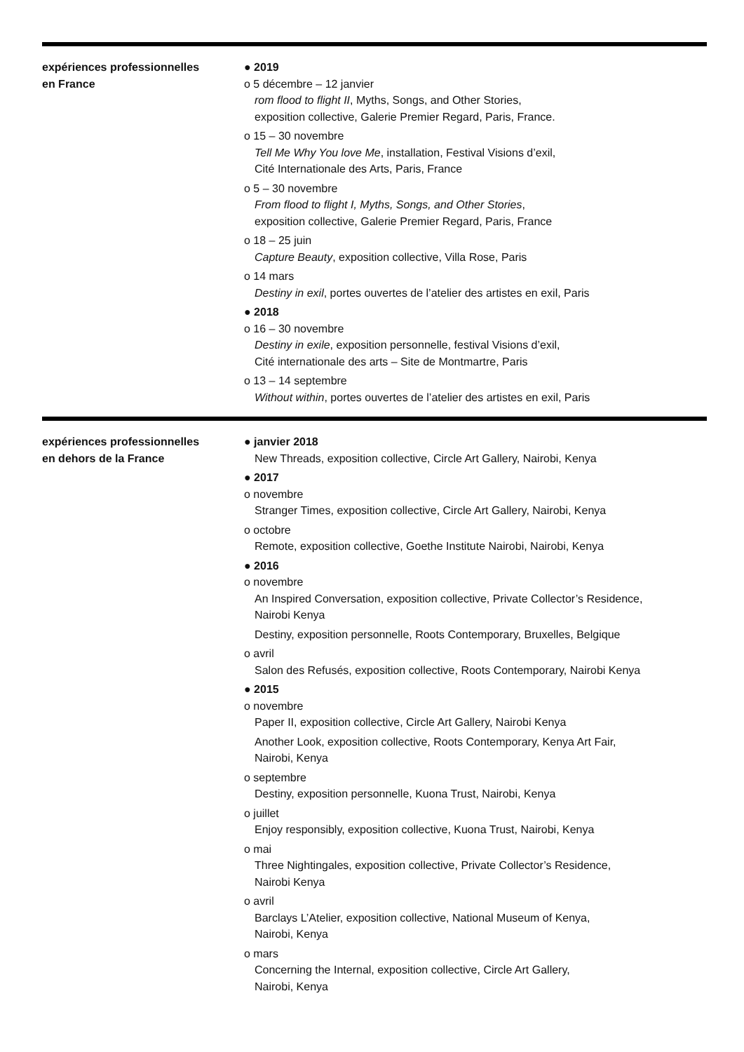expériences professionnelles
en France
● 2019
o 5 décembre – 12 janvier
rom flood to flight II, Myths, Songs, and Other Stories,
exposition collective, Galerie Premier Regard, Paris, France.
o 15 – 30 novembre
Tell Me Why You love Me, installation, Festival Visions d’exil,
Cité Internationale des Arts, Paris, France
o 5 – 30 novembre
From flood to flight I, Myths, Songs, and Other Stories,
exposition collective, Galerie Premier Regard, Paris, France
o 18 – 25 juin
Capture Beauty, exposition collective, Villa Rose, Paris
o 14 mars
Destiny in exil, portes ouvertes de l’atelier des artistes en exil, Paris
● 2018
o 16 – 30 novembre
Destiny in exile, exposition personnelle, festival Visions d’exil,
Cité internationale des arts – Site de Montmartre, Paris
o 13 – 14 septembre
Without within, portes ouvertes de l’atelier des artistes en exil, Paris
expériences professionnelles
en dehors de la France
● janvier 2018
New Threads, exposition collective, Circle Art Gallery, Nairobi, Kenya
● 2017
o novembre
Stranger Times, exposition collective, Circle Art Gallery, Nairobi, Kenya
o octobre
Remote, exposition collective, Goethe Institute Nairobi, Nairobi, Kenya
● 2016
o novembre
An Inspired Conversation, exposition collective, Private Collector’s Residence,
Nairobi Kenya
Destiny, exposition personnelle, Roots Contemporary, Bruxelles, Belgique
o avril
Salon des Refusés, exposition collective, Roots Contemporary, Nairobi Kenya
● 2015
o novembre
Paper II, exposition collective, Circle Art Gallery, Nairobi Kenya
Another Look, exposition collective, Roots Contemporary, Kenya Art Fair,
Nairobi, Kenya
o septembre
Destiny, exposition personnelle, Kuona Trust, Nairobi, Kenya
o juillet
Enjoy responsibly, exposition collective, Kuona Trust, Nairobi, Kenya
o mai
Three Nightingales, exposition collective, Private Collector’s Residence,
Nairobi Kenya
o avril
Barclays L’Atelier, exposition collective, National Museum of Kenya,
Nairobi, Kenya
o mars
Concerning the Internal, exposition collective, Circle Art Gallery,
Nairobi, Kenya